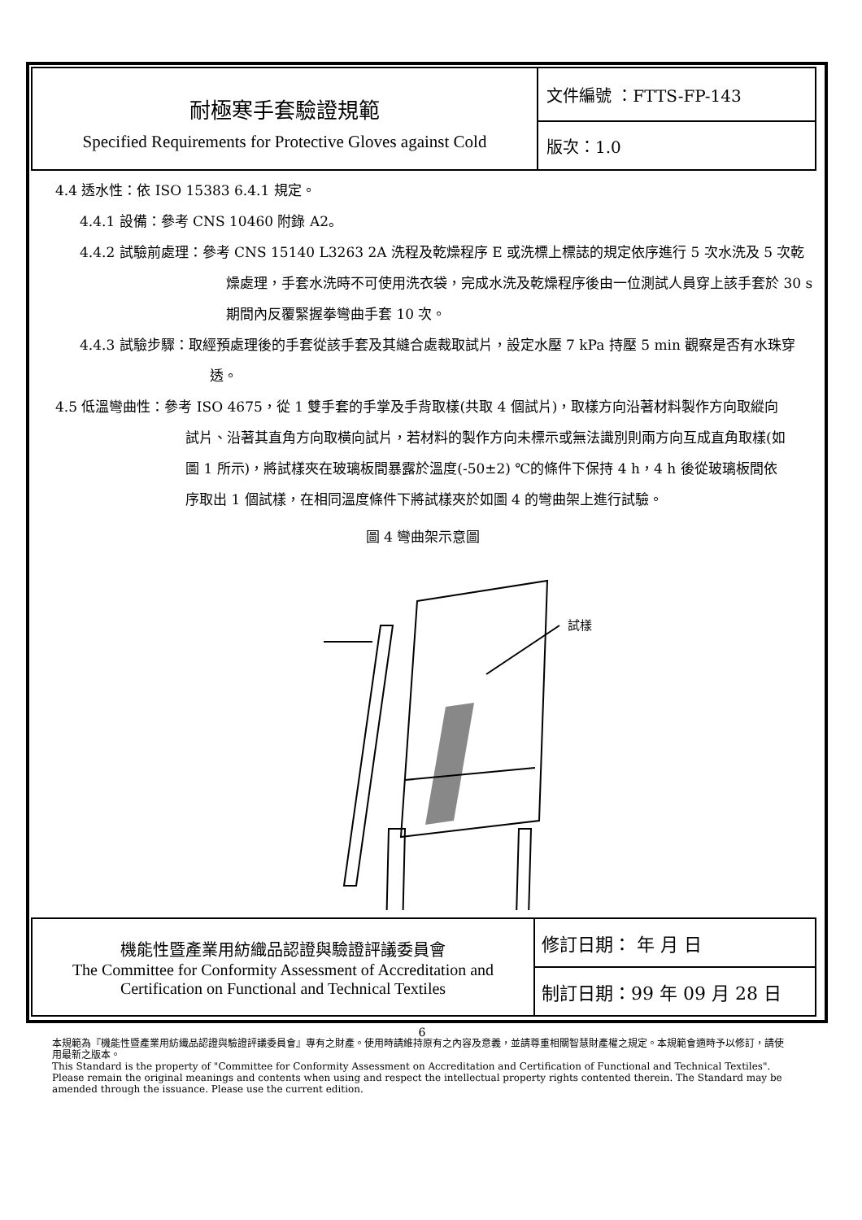| 耐極寒手套驗證規範 Specified Requirements for Protective Gloves against Cold | 文件編號 ：FTTS-FP-143 |
| | 版次：1.0 |
4.4 透水性：依 ISO 15383 6.4.1 規定。
4.4.1 設備：參考 CNS 10460 附錄 A2。
4.4.2 試驗前處理：參考 CNS 15140 L3263 2A 洗程及乾燥程序 E 或洗標上標誌的規定依序進行 5 次水洗及 5 次乾燥處理，手套水洗時不可使用洗衣袋，完成水洗及乾燥程序後由一位測試人員穿上該手套於 30 s 期間內反覆緊握拳彎曲手套 10 次。
4.4.3 試驗步驟：取經預處理後的手套從該手套及其縫合處裁取試片，設定水壓 7 kPa 持壓 5 min 觀察是否有水珠穿透。
4.5 低溫彎曲性：參考 ISO 4675，從 1 雙手套的手掌及手背取樣(共取 4 個試片)，取樣方向沿著材料製作方向取縱向試片、沿著其直角方向取橫向試片，若材料的製作方向未標示或無法識別則兩方向互成直角取樣(如圖 1 所示)，將試樣夾在玻璃板間暴露於溫度(-50±2) ℃的條件下保持 4 h，4 h 後從玻璃板間依序取出 1 個試樣，在相同溫度條件下將試樣夾於如圖 4 的彎曲架上進行試驗。
圖 4 彎曲架示意圖
試樣
| 機能性暨產業用紡織品認證與驗證評議委員會 The Committee for Conformity Assessment of Accreditation and Certification on Functional and Technical Textiles | 修訂日期： 年 月 日 |
| | 制訂日期：99 年 09 月 28 日 |
6
本規範為『機能性暨產業用紡織品認證與驗證評議委員會』專有之財產。使用時請維持原有之內容及意義，並請尊重相關智慧財產權之規定。本規範會適時予以修訂，請使用最新之版本。
This Standard is the property of "Committee for Conformity Assessment on Accreditation and Certification of Functional and Technical Textiles". Please remain the original meanings and contents when using and respect the intellectual property rights contented therein. The Standard may be amended through the issuance. Please use the current edition.